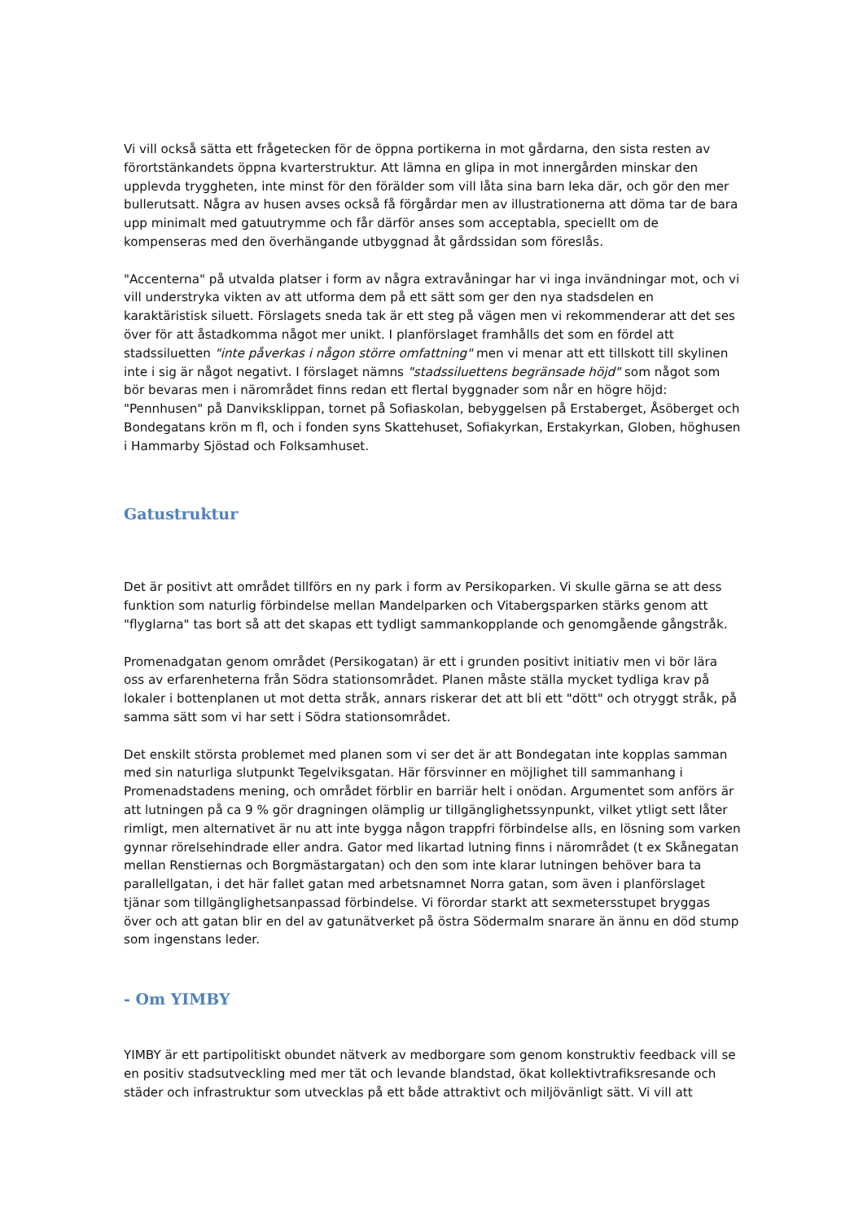Vi vill också sätta ett frågetecken för de öppna portikerna in mot gårdarna, den sista resten av förortstänkandets öppna kvarterstruktur. Att lämna en glipa in mot innergården minskar den upplevda tryggheten, inte minst för den förälder som vill låta sina barn leka där, och gör den mer bullerutsatt. Några av husen avses också få förgårdar men av illustrationerna att döma tar de bara upp minimalt med gatuutrymme och får därför anses som acceptabla, speciellt om de kompenseras med den överhängande utbyggnad åt gårdssidan som föreslås.
"Accenterna" på utvalda platser i form av några extravåningar har vi inga invändningar mot, och vi vill understryka vikten av att utforma dem på ett sätt som ger den nya stadsdelen en karaktäristisk siluett. Förslagets sneda tak är ett steg på vägen men vi rekommenderar att det ses över för att åstadkomma något mer unikt. I planförslaget framhålls det som en fördel att stadssiluetten "inte påverkas i någon större omfattning" men vi menar att ett tillskott till skylinen inte i sig är något negativt. I förslaget nämns "stadssiluettens begränsade höjd" som något som bör bevaras men i närområdet finns redan ett flertal byggnader som når en högre höjd: "Pennhusen" på Danviksklippan, tornet på Sofiaskolan, bebyggelsen på Erstaberget, Åsöberget och Bondegatans krön m fl, och i fonden syns Skattehuset, Sofiakyrkan, Erstakyrkan, Globen, höghusen i Hammarby Sjöstad och Folksamhuset.
Gatustruktur
Det är positivt att området tillförs en ny park i form av Persikoparken. Vi skulle gärna se att dess funktion som naturlig förbindelse mellan Mandelparken och Vitabergsparken stärks genom att "flyglarna" tas bort så att det skapas ett tydligt sammankopplande och genomgående gångstråk.
Promenadgatan genom området (Persikogatan) är ett i grunden positivt initiativ men vi bör lära oss av erfarenheterna från Södra stationsområdet. Planen måste ställa mycket tydliga krav på lokaler i bottenplanen ut mot detta stråk, annars riskerar det att bli ett "dött" och otryggt stråk, på samma sätt som vi har sett i Södra stationsområdet.
Det enskilt största problemet med planen som vi ser det är att Bondegatan inte kopplas samman med sin naturliga slutpunkt Tegelviksgatan. Här försvinner en möjlighet till sammanhang i Promenadstadens mening, och området förblir en barriär helt i onödan. Argumentet som anförs är att lutningen på ca 9 % gör dragningen olämplig ur tillgänglighetssynpunkt, vilket ytligt sett låter rimligt, men alternativet är nu att inte bygga någon trappfri förbindelse alls, en lösning som varken gynnar rörelsehindrade eller andra. Gator med likartad lutning finns i närområdet (t ex Skånegatan mellan Renstiernas och Borgmästargatan) och den som inte klarar lutningen behöver bara ta parallellgatan, i det här fallet gatan med arbetsnamnet Norra gatan, som även i planförslaget tjänar som tillgänglighetsanpassad förbindelse. Vi förordar starkt att sexmetersstupet bryggas över och att gatan blir en del av gatunätverket på östra Södermalm snarare än ännu en död stump som ingenstans leder.
- Om YIMBY
YIMBY är ett partipolitiskt obundet nätverk av medborgare som genom konstruktiv feedback vill se en positiv stadsutveckling med mer tät och levande blandstad, ökat kollektivtrafiksresande och städer och infrastruktur som utvecklas på ett både attraktivt och miljövänligt sätt. Vi vill att